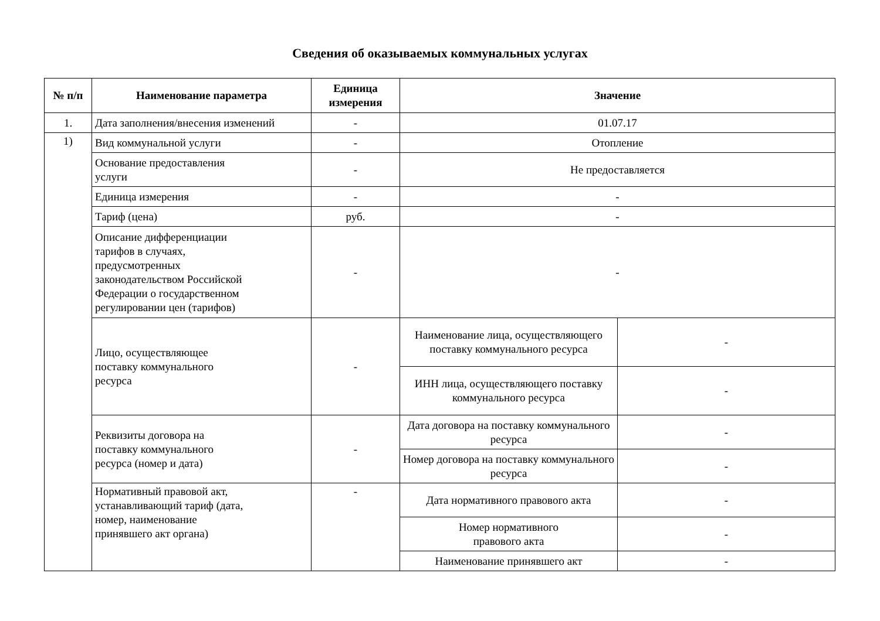Сведения об оказываемых коммунальных услугах
| № п/п | Наименование параметра | Единица измерения | Значение | |
| --- | --- | --- | --- | --- |
| 1. | Дата заполнения/внесения изменений | - | 01.07.17 | |
| 1) | Вид коммунальной услуги | - | Отопление | |
| | Основание предоставления услуги | - | Не предоставляется | |
| | Единица измерения | - | - | |
| | Тариф (цена) | руб. | - | |
| | Описание дифференциации тарифов в случаях, предусмотренных законодательством Российской Федерации о государственном регулировании цен (тарифов) | - | - | |
| | Лицо, осуществляющее поставку коммунального ресурса | - | Наименование лица, осуществляющего поставку коммунального ресурса | - |
| | | | ИНН лица, осуществляющего поставку коммунального ресурса | - |
| | Реквизиты договора на поставку коммунального ресурса (номер и дата) | - | Дата договора на поставку коммунального ресурса | - |
| | | | Номер договора на поставку коммунального ресурса | - |
| | Нормативный правовой акт, устанавливающий тариф (дата, номер, наименование принявшего акт органа) | - | Дата нормативного правового акта | - |
| | | | Номер нормативного правового акта | - |
| | | | Наименование принявшего акт | - |